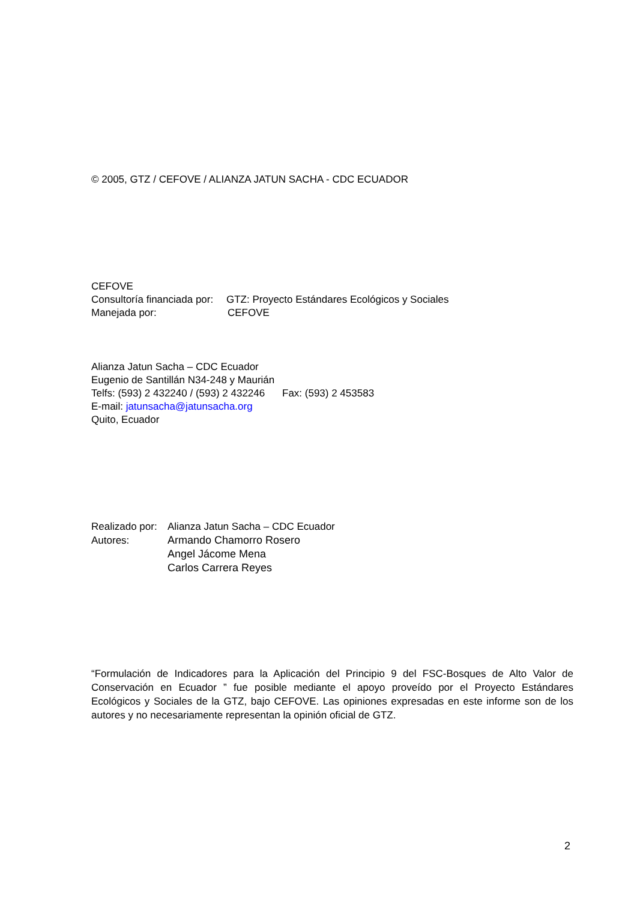© 2005, GTZ / CEFOVE / ALIANZA JATUN SACHA - CDC ECUADOR
CEFOVE
Consultoría financiada por: GTZ: Proyecto Estándares Ecológicos y Sociales
Manejada por: CEFOVE
Alianza Jatun Sacha – CDC Ecuador
Eugenio de Santillán N34-248 y Maurián
Telfs: (593) 2 432240 / (593) 2 432246 Fax: (593) 2 453583
E-mail: jatunsacha@jatunsacha.org
Quito, Ecuador
Realizado por: Alianza Jatun Sacha – CDC Ecuador
Autores: Armando Chamorro Rosero
Angel Jácome Mena
Carlos Carrera Reyes
“Formulación de Indicadores para la Aplicación del Principio 9 del FSC-Bosques de Alto Valor de Conservación en Ecuador ” fue posible mediante el apoyo proveído por el Proyecto Estándares Ecológicos y Sociales de la GTZ, bajo CEFOVE. Las opiniones expresadas en este informe son de los autores y no necesariamente representan la opinión oficial de GTZ.
2